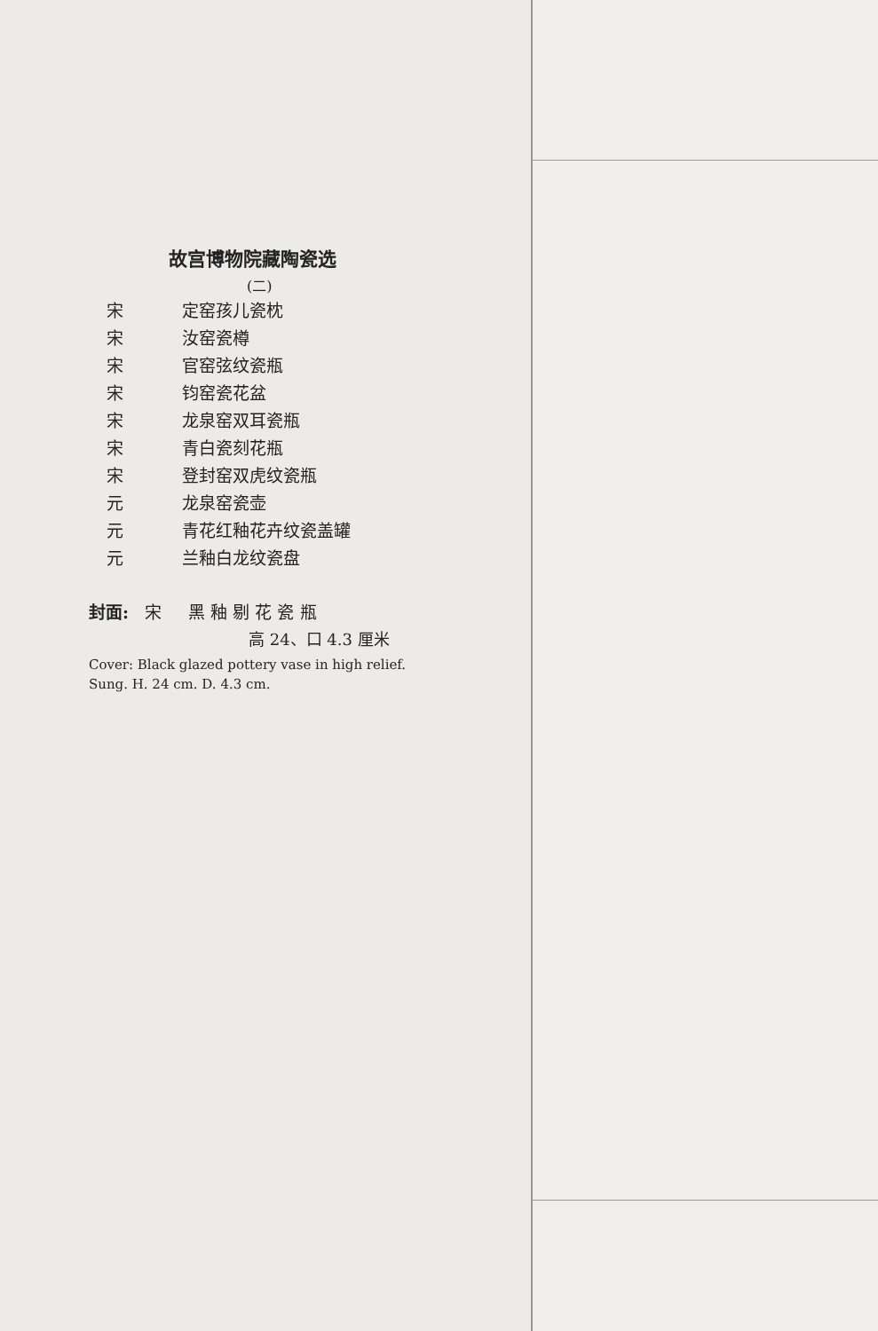故宫博物院藏陶瓷选
(二)
宋 定窑孩儿瓷枕
宋 汝窑瓷樽
宋 官窑弦纹瓷瓶
宋 钧窑瓷花盆
宋 龙泉窑双耳瓷瓶
宋 青白瓷刻花瓶
宋 登封窑双虎纹瓷瓶
元 龙泉窑瓷壶
元 青花红釉花卉纹瓷盖罐
元 兰釉白龙纹瓷盘
封面: 宋 黑 釉 剔 花 瓷 瓶
高 24、口 4.3 厘米
Cover: Black glazed pottery vase in high relief. Sung. H. 24 cm. D. 4.3 cm.